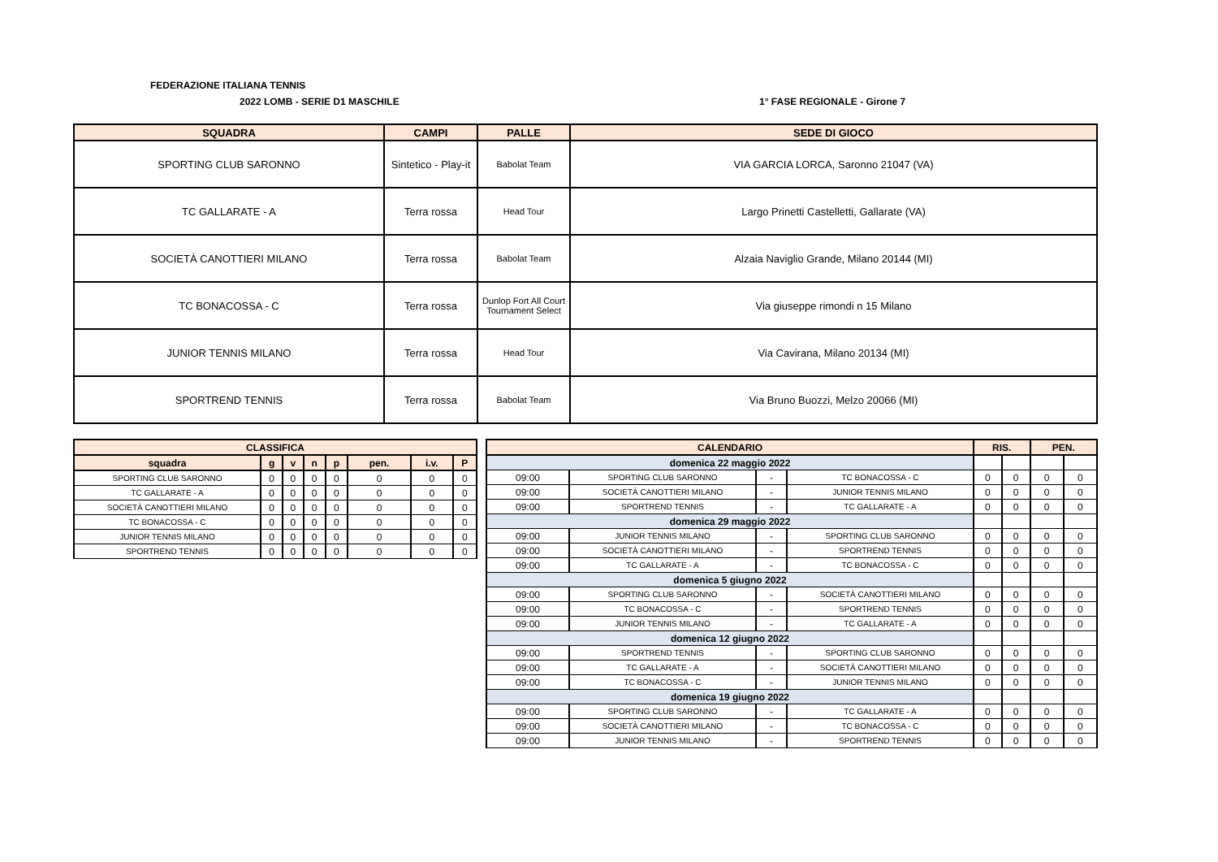FEDERAZIONE ITALIANA TENNIS
2022 LOMB - SERIE D1 MASCHILE 1° FASE REGIONALE - Girone 7
| SQUADRA | CAMPI | PALLE | SEDE DI GIOCO |
| --- | --- | --- | --- |
| SPORTING CLUB SARONNO | Sintetico - Play-it | Babolat Team | VIA GARCIA LORCA, Saronno 21047 (VA) |
| TC GALLARATE - A | Terra rossa | Head Tour | Largo Prinetti Castelletti, Gallarate (VA) |
| SOCIETÀ CANOTTIERI MILANO | Terra rossa | Babolat Team | Alzaia Naviglio Grande, Milano 20144 (MI) |
| TC BONACOSSA - C | Terra rossa | Dunlop Fort All Court Tournament Select | Via giuseppe rimondi n 15 Milano |
| JUNIOR TENNIS MILANO | Terra rossa | Head Tour | Via Cavirana, Milano 20134 (MI) |
| SPORTREND TENNIS | Terra rossa | Babolat Team | Via Bruno Buozzi, Melzo 20066 (MI) |
| CLASSIFICA | | | | | | | |
| --- | --- | --- | --- | --- | --- | --- | --- |
| squadra | g | v | n | p | pen. | i.v. | P |
| SPORTING CLUB SARONNO | 0 | 0 | 0 | 0 | 0 | 0 | 0 |
| TC GALLARATE - A | 0 | 0 | 0 | 0 | 0 | 0 | 0 |
| SOCIETÀ CANOTTIERI MILANO | 0 | 0 | 0 | 0 | 0 | 0 | 0 |
| TC BONACOSSA - C | 0 | 0 | 0 | 0 | 0 | 0 | 0 |
| JUNIOR TENNIS MILANO | 0 | 0 | 0 | 0 | 0 | 0 | 0 |
| SPORTREND TENNIS | 0 | 0 | 0 | 0 | 0 | 0 | 0 |
| CALENDARIO | | | | RIS. | | PEN. | |
| --- | --- | --- | --- | --- | --- | --- | --- |
| domenica 22 maggio 2022 | | | | | | | |
| 09:00 | SPORTING CLUB SARONNO | - | TC BONACOSSA - C | 0 | 0 | 0 | 0 |
| 09:00 | SOCIETÀ CANOTTIERI MILANO | - | JUNIOR TENNIS MILANO | 0 | 0 | 0 | 0 |
| 09:00 | SPORTREND TENNIS | - | TC GALLARATE - A | 0 | 0 | 0 | 0 |
| domenica 29 maggio 2022 | | | | | | | |
| 09:00 | JUNIOR TENNIS MILANO | - | SPORTING CLUB SARONNO | 0 | 0 | 0 | 0 |
| 09:00 | SOCIETÀ CANOTTIERI MILANO | - | SPORTREND TENNIS | 0 | 0 | 0 | 0 |
| 09:00 | TC GALLARATE - A | - | TC BONACOSSA - C | 0 | 0 | 0 | 0 |
| domenica 5 giugno 2022 | | | | | | | |
| 09:00 | SPORTING CLUB SARONNO | - | SOCIETÀ CANOTTIERI MILANO | 0 | 0 | 0 | 0 |
| 09:00 | TC BONACOSSA - C | - | SPORTREND TENNIS | 0 | 0 | 0 | 0 |
| 09:00 | JUNIOR TENNIS MILANO | - | TC GALLARATE - A | 0 | 0 | 0 | 0 |
| domenica 12 giugno 2022 | | | | | | | |
| 09:00 | SPORTREND TENNIS | - | SPORTING CLUB SARONNO | 0 | 0 | 0 | 0 |
| 09:00 | TC GALLARATE - A | - | SOCIETÀ CANOTTIERI MILANO | 0 | 0 | 0 | 0 |
| 09:00 | TC BONACOSSA - C | - | JUNIOR TENNIS MILANO | 0 | 0 | 0 | 0 |
| domenica 19 giugno 2022 | | | | | | | |
| 09:00 | SPORTING CLUB SARONNO | - | TC GALLARATE - A | 0 | 0 | 0 | 0 |
| 09:00 | SOCIETÀ CANOTTIERI MILANO | - | TC BONACOSSA - C | 0 | 0 | 0 | 0 |
| 09:00 | JUNIOR TENNIS MILANO | - | SPORTREND TENNIS | 0 | 0 | 0 | 0 |